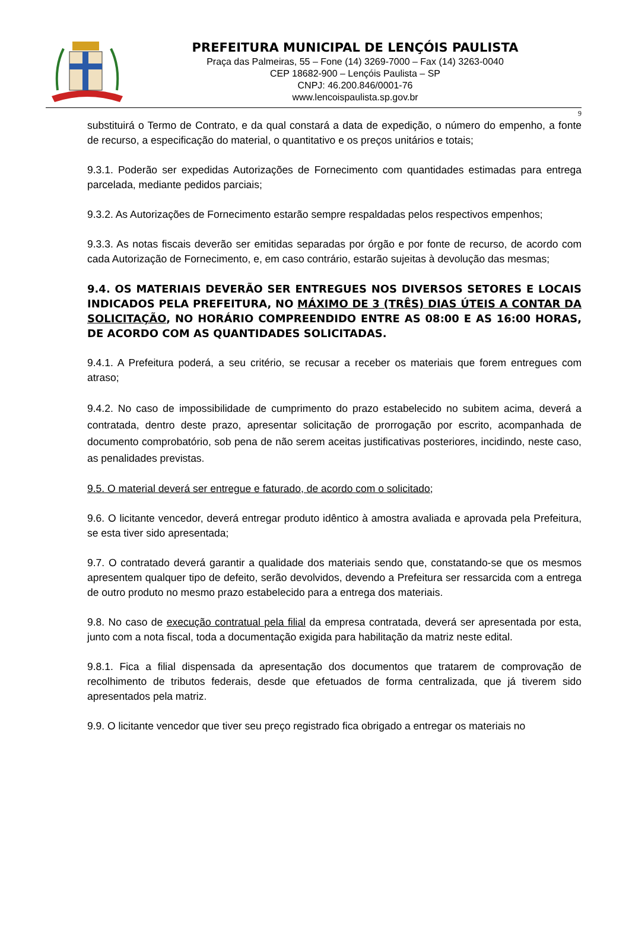PREFEITURA MUNICIPAL DE LENÇÓIS PAULISTA
Praça das Palmeiras, 55 – Fone (14) 3269-7000 – Fax (14) 3263-0040
CEP 18682-900 – Lençóis Paulista – SP
CNPJ: 46.200.846/0001-76
www.lencoispaulista.sp.gov.br
9
substituirá o Termo de Contrato, e da qual constará a data de expedição, o número do empenho, a fonte de recurso, a especificação do material, o quantitativo e os preços unitários e totais;
9.3.1. Poderão ser expedidas Autorizações de Fornecimento com quantidades estimadas para entrega parcelada, mediante pedidos parciais;
9.3.2. As Autorizações de Fornecimento estarão sempre respaldadas pelos respectivos empenhos;
9.3.3. As notas fiscais deverão ser emitidas separadas por órgão e por fonte de recurso, de acordo com cada Autorização de Fornecimento, e, em caso contrário, estarão sujeitas à devolução das mesmas;
9.4. OS MATERIAIS DEVERÃO SER ENTREGUES NOS DIVERSOS SETORES E LOCAIS INDICADOS PELA PREFEITURA, NO MÁXIMO DE 3 (TRÊS) DIAS ÚTEIS A CONTAR DA SOLICITAÇÃO, NO HORÁRIO COMPREENDIDO ENTRE AS 08:00 E AS 16:00 HORAS, DE ACORDO COM AS QUANTIDADES SOLICITADAS.
9.4.1. A Prefeitura poderá, a seu critério, se recusar a receber os materiais que forem entregues com atraso;
9.4.2. No caso de impossibilidade de cumprimento do prazo estabelecido no subitem acima, deverá a contratada, dentro deste prazo, apresentar solicitação de prorrogação por escrito, acompanhada de documento comprobatório, sob pena de não serem aceitas justificativas posteriores, incidindo, neste caso, as penalidades previstas.
9.5. O material deverá ser entregue e faturado, de acordo com o solicitado;
9.6. O licitante vencedor, deverá entregar produto idêntico à amostra avaliada e aprovada pela Prefeitura, se esta tiver sido apresentada;
9.7. O contratado deverá garantir a qualidade dos materiais sendo que, constatando-se que os mesmos apresentem qualquer tipo de defeito, serão devolvidos, devendo a Prefeitura ser ressarcida com a entrega de outro produto no mesmo prazo estabelecido para a entrega dos materiais.
9.8. No caso de execução contratual pela filial da empresa contratada, deverá ser apresentada por esta, junto com a nota fiscal, toda a documentação exigida para habilitação da matriz neste edital.
9.8.1. Fica a filial dispensada da apresentação dos documentos que tratarem de comprovação de recolhimento de tributos federais, desde que efetuados de forma centralizada, que já tiverem sido apresentados pela matriz.
9.9. O licitante vencedor que tiver seu preço registrado fica obrigado a entregar os materiais no